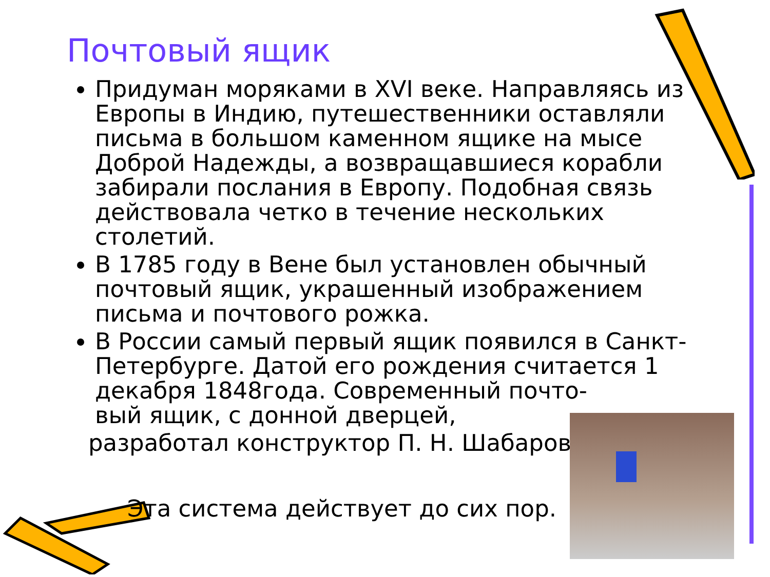Почтовый ящик
Придуман моряками в XVI веке. Направляясь из Европы в Индию, путешественники оставляли письма в большом каменном ящике на мысе Доброй Надежды, а возвращавшиеся корабли забирали послания в Европу. Подобная связь действовала четко в течение нескольких столетий.
В 1785 году в Вене был установлен обычный почтовый ящик, украшенный изображением письма и почтового рожка.
В России самый первый ящик появился в Санкт-Петербурге. Датой его рождения считается 1 декабря 1848года. Современный почто-
вый ящик, с донной дверцей,
разработал конструктор П. Н. Шабаров.
Эта система действует до сих пор.